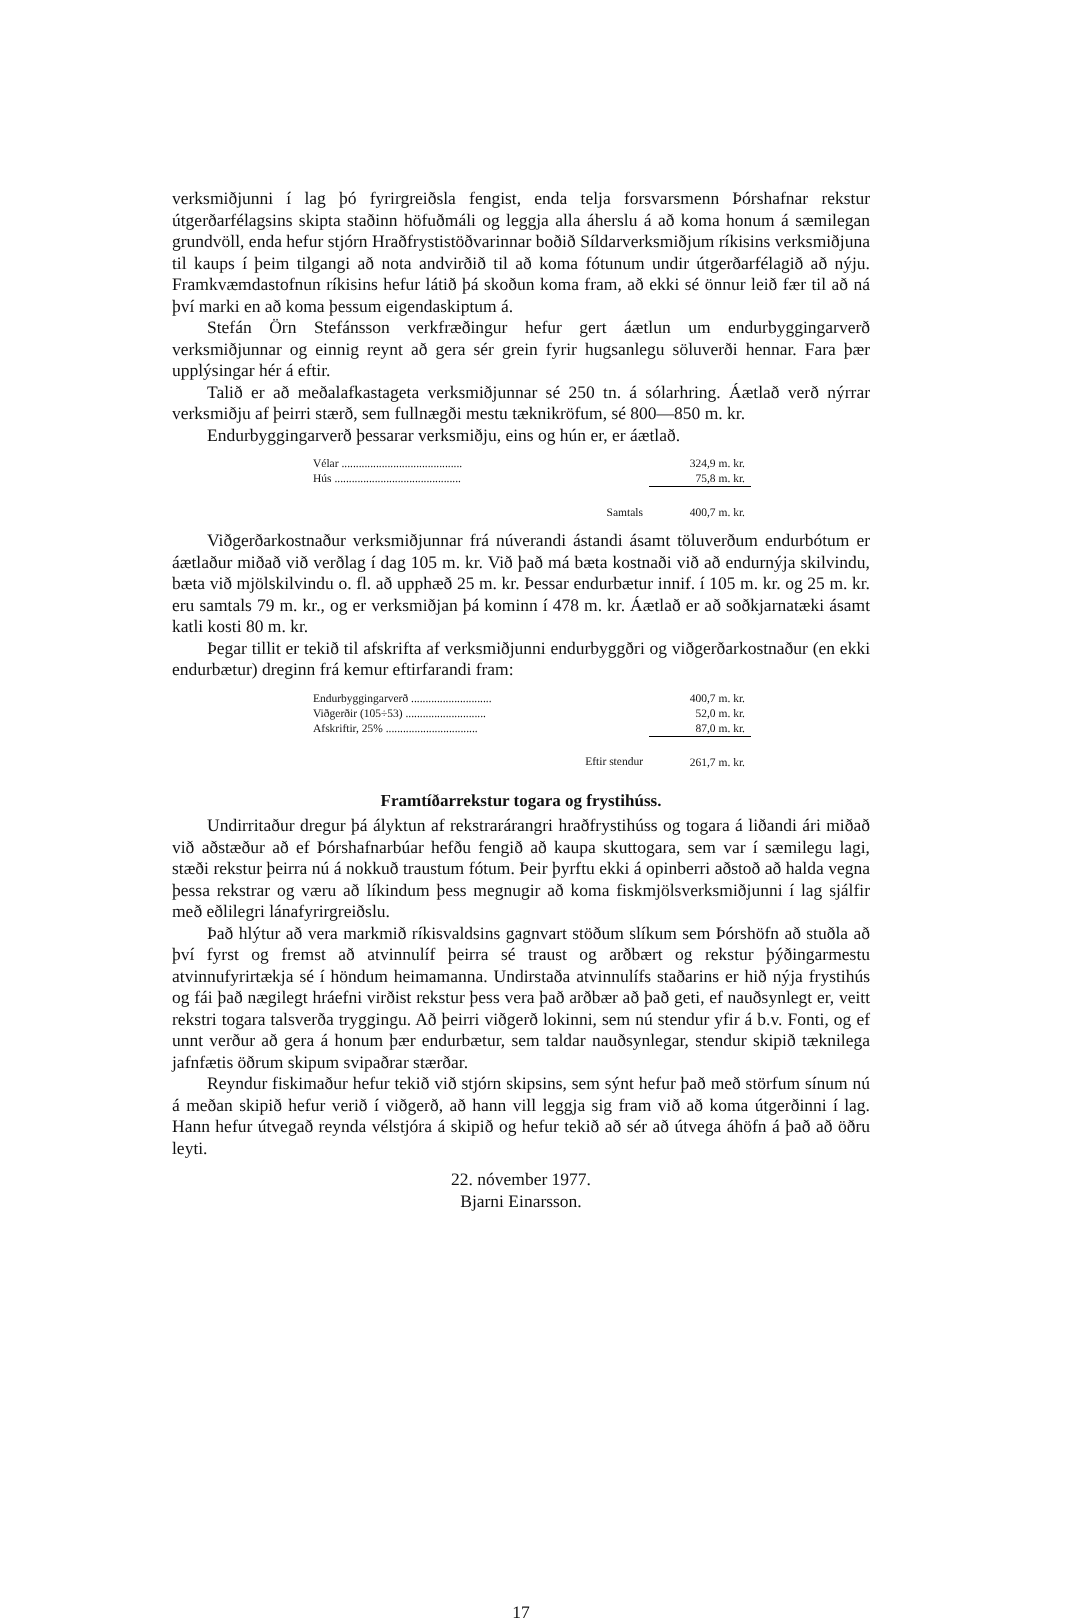verksmiðjunni í lag þó fyrirgreiðsla fengist, enda telja forsvarsmenn Þórshafnar rekstur útgerðarfélagsins skipta staðinn höfuðmáli og leggja alla áherslu á að koma honum á sæmilegan grundvöll, enda hefur stjórn Hraðfrystistöðvarinnar boðið Síldarverksmiðjum ríkisins verksmiðjuna til kaups í þeim tilgangi að nota andvirðið til að koma fótunum undir útgerðarfélagið að nýju. Framkvæmdastofnun ríkisins hefur látið þá skoðun koma fram, að ekki sé önnur leið fær til að ná því marki en að koma þessum eigendaskiptum á.
Stefán Örn Stefánsson verkfræðingur hefur gert áætlun um endurbyggingarverð verksmiðjunnar og einnig reynt að gera sér grein fyrir hugsanlegu söluverði hennar. Fara þær upplýsingar hér á eftir.
Talið er að meðalafkastageta verksmiðjunnar sé 250 tn. á sólarhring. Áætlað verð nýrrar verksmiðju af þeirri stærð, sem fullnægði mestu tæknikröfum, sé 800—850 m. kr.
Endurbyggingarverð þessarar verksmiðju, eins og hún er, er áætlað.
| Vélar .......................................... | 324,9 m. kr. |
| Hús ............................................ | 75,8 m. kr. |
| Samtals | 400,7 m. kr. |
Viðgerðarkostnaður verksmiðjunnar frá núverandi ástandi ásamt töluverðum endurbótum er áætlaður miðað við verðlag í dag 105 m. kr. Við það má bæta kostnaði við að endurnýja skilvindu, bæta við mjölskilvindu o. fl. að upphæð 25 m. kr. Þessar endurbætur innif. í 105 m. kr. og 25 m. kr. eru samtals 79 m. kr., og er verksmiðjan þá kominn í 478 m. kr. Áætlað er að soðkjarnatæki ásamt katli kosti 80 m. kr.
Þegar tillit er tekið til afskrifta af verksmiðjunni endurbyggðri og viðgerðarkostnaður (en ekki endurbætur) dreginn frá kemur eftirfarandi fram:
| Endurbyggingarverð ............................ | 400,7 m. kr. |
| Viðgerðir (105÷53) ............................ | 52,0 m. kr. |
| Afskriftir, 25% ................................ | 87,0 m. kr. |
| Eftir stendur | 261,7 m. kr. |
Framtíðarrekstur togara og frystihúss.
Undirritaður dregur þá ályktun af rekstrarárangri hraðfrystihúss og togara á liðandi ári miðað við aðstæður að ef Þórshafnarbúar hefðu fengið að kaupa skuttogara, sem var í sæmilegu lagi, stæði rekstur þeirra nú á nokkuð traustum fótum. Þeir þyrftu ekki á opinberri aðstoð að halda vegna þessa rekstrar og væru að líkindum þess megnugir að koma fiskmjölsverksmiðjunni í lag sjálfir með eðlilegri lánafyrirgreiðslu.
Það hlýtur að vera markmið ríkisvaldsins gagnvart stöðum slíkum sem Þórshöfn að stuðla að því fyrst og fremst að atvinnulíf þeirra sé traust og arðbært og rekstur þýðingarmestu atvinnufyrirtækja sé í höndum heimamanna. Undirstaða atvinnulífs staðarins er hið nýja frystihús og fái það nægilegt hráefni virðist rekstur þess vera það arðbær að það geti, ef nauðsynlegt er, veitt rekstri togara talsverða tryggingu. Að þeirri viðgerð lokinni, sem nú stendur yfir á b.v. Fonti, og ef unnt verður að gera á honum þær endurbætur, sem taldar nauðsynlegar, stendur skipið tæknilega jafnfætis öðrum skipum svipaðrar stærðar.
Reyndur fiskimaður hefur tekið við stjórn skipsins, sem sýnt hefur það með störfum sínum nú á meðan skipið hefur verið í viðgerð, að hann vill leggja sig fram við að koma útgerðinni í lag. Hann hefur útvegað reynda vélstjóra á skipið og hefur tekið að sér að útvega áhöfn á það að öðru leyti.
22. nóvember 1977.
Bjarni Einarsson.
17